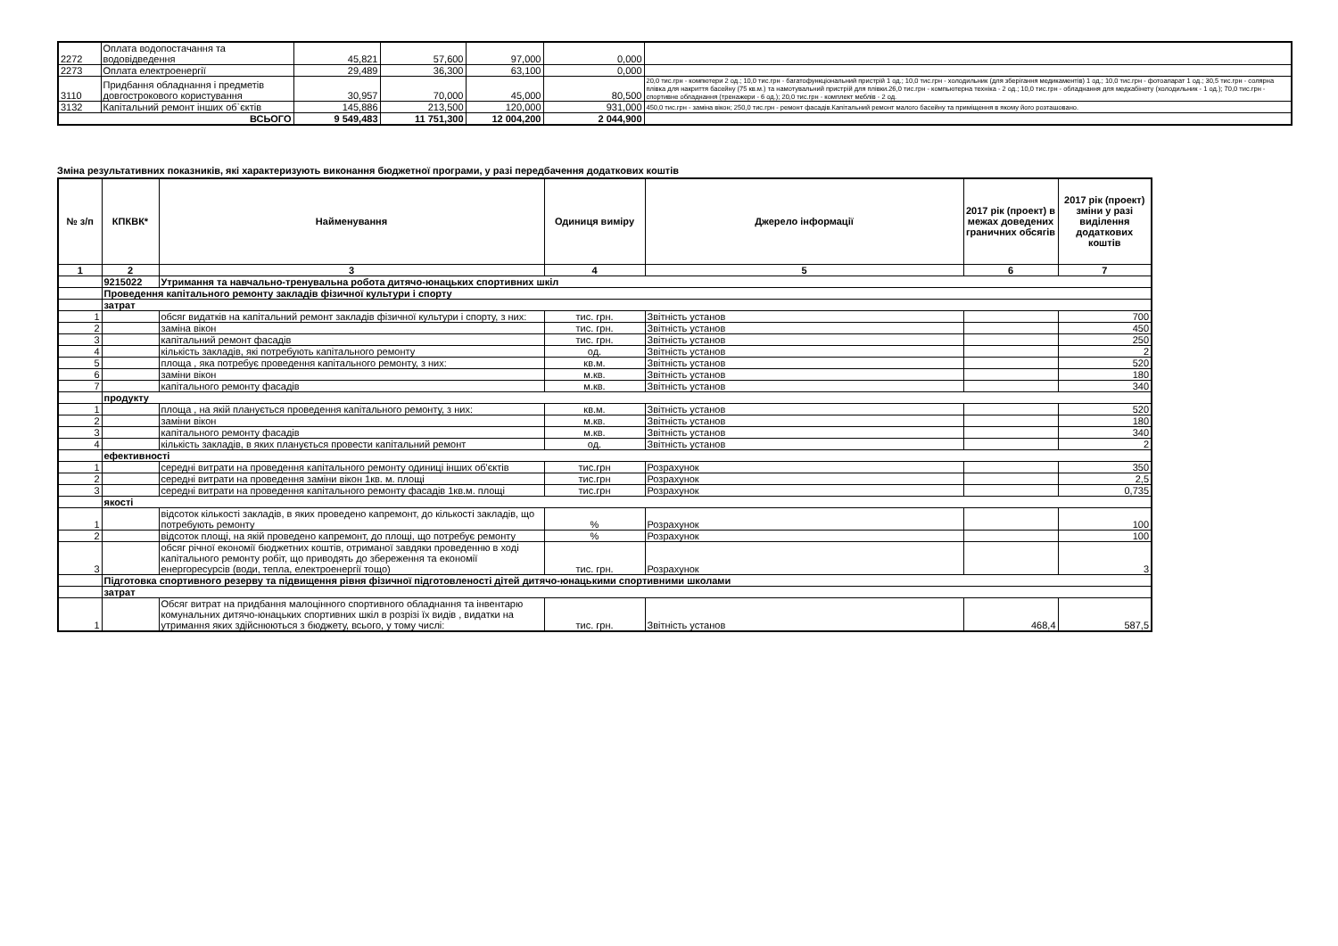| 2272 | Оплата водопостачання та водовідведення | 45,821 | 57,600 | 97,000 | 0,000 | |
| 2273 | Оплата електроенергії | 29,489 | 36,300 | 63,100 | 0,000 | |
| 3110 | Придбання обладнання і предметів довгострокового користування | 30,957 | 70,000 | 45,000 | 80,500 | 20,0 тис.грн - компютери 2 од.; 10,0 тис.грн - багатофункціональний пристрій 1 од.; 10,0 тис.грн - холодильник (для зберігання медикаментів) 1 од.; 10,0 тис.грн - фотоапарат 1 од.; 30,5 тис.грн - солярна плівка для накриття басейну (75 кв.м.) та намотувальний пристрій для плівки.26,0 тис.грн - компьютерна техніка - 2 од.; 10,0 тис.грн - обладнання для медкабінету (холодильник - 1 од.); 70,0 тис.грн - спортивне обладнання (тренажери - 6 од.); 20,0 тис.грн - комплект меблів - 2 од. |
| 3132 | Капітальний ремонт інших об`єктів | 145,886 | 213,500 | 120,000 | 931,000 | 450,0 тис.грн - заміна вікон; 250,0 тис.грн - ремонт фасадів.Капітальний ремонт малого басейну та приміщення в якому його розташовано. |
| ВСЬОГО | | 9 549,483 | 11 751,300 | 12 004,200 | 2 044,900 | |
Зміна результативних показників, які характеризують виконання бюджетної програми, у разі передбачення додаткових коштів
| № з/п | КПКВК* | Найменування | Одиниця виміру | Джерело інформації | 2017 рік (проект) в межах доведених граничних обсягів | 2017 рік (проект) зміни у разі виділення додаткових коштів |
| --- | --- | --- | --- | --- | --- | --- |
| 1 | 2 | 3 | 4 | 5 | 6 | 7 |
| | 9215022 | Утримання та навчально-тренувальна робота дитячо-юнацьких спортивних шкіл | | | | |
| | Проведення капітального ремонту закладів фізичної культури і спорту | | | | | |
| | затрат | | | | | |
| 1 | | обсяг видатків на капітальний ремонт закладів фізичної культури і спорту, з них: | тис. грн. | Звітність установ | | 700 |
| 2 | | заміна вікон | тис. грн. | Звітність установ | | 450 |
| 3 | | капітальний ремонт фасадів | тис. грн. | Звітність установ | | 250 |
| 4 | | кількість закладів, які потребують капітального ремонту | од. | Звітність установ | | 2 |
| 5 | | площа , яка потребує проведення капітального ремонту, з них: | кв.м. | Звітність установ | | 520 |
| 6 | | заміни вікон | м.кв. | Звітність установ | | 180 |
| 7 | | капітального ремонту фасадів | м.кв. | Звітність установ | | 340 |
| | продукту | | | | | |
| 1 | | площа , на якій планується проведення капітального ремонту, з них: | кв.м. | Звітність установ | | 520 |
| 2 | | заміни вікон | м.кв. | Звітність установ | | 180 |
| 3 | | капітального ремонту фасадів | м.кв. | Звітність установ | | 340 |
| 4 | | кількість закладів, в яких планується провести капітальний ремонт | од. | Звітність установ | | 2 |
| | ефективності | | | | | |
| 1 | | середні витрати на проведення капітального ремонту одиниці інших об'єктів | тис.грн | Розрахунок | | 350 |
| 2 | | середні витрати на проведення заміни вікон 1кв. м. площі | тис.грн | Розрахунок | | 2,5 |
| 3 | | середні витрати на проведення капітального ремонту фасадів 1кв.м. площі | тис.грн | Розрахунок | | 0,735 |
| | якості | | | | | |
| 1 | | відсоток кількості закладів, в яких проведено капремонт, до кількості закладів, що потребують ремонту | % | Розрахунок | | 100 |
| 2 | | відсоток площі, на якій проведено капремонт, до площі, що потребує ремонту | % | Розрахунок | | 100 |
| 3 | | обсяг річної економії бюджетних коштів, отриманої завдяки проведенню в ході капітального ремонту робіт, що приводять до збереження та економії енергоресурсів (води, тепла, електроенергії тощо) | тис. грн. | Розрахунок | | 3 |
| | Підготовка спортивного резерву та підвищення рівня фізичної підготовленості дітей дитячо-юнацькими спортивними школами | | | | | |
| | затрат | | | | | |
| 1 | | Обсяг витрат на придбання малоцінного спортивного обладнання та інвентарю комунальних дитячо-юнацьких спортивних шкіл в розрізі їх видів , видатки на утримання яких здійснюються з бюджету, всього, у тому числі: | тис. грн. | Звітність установ | 468,4 | 587,5 |